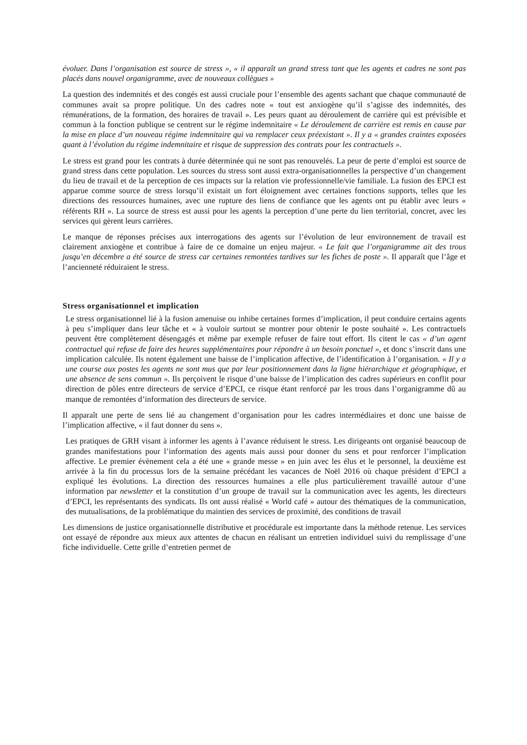évoluer. Dans l’organisation est source de stress », « il apparaît un grand stress tant que les agents et cadres ne sont pas placés dans nouvel organigramme, avec de nouveaux collègues »
La question des indemnités et des congés est aussi cruciale pour l’ensemble des agents sachant que chaque communauté de communes avait sa propre politique. Un des cadres note « tout est anxiogène qu’il s’agisse des indemnités, des rémunérations, de la formation, des horaires de travail ». Les peurs quant au déroulement de carrière qui est prévisible et commun à la fonction publique se centrent sur le régime indemnitaire « Le déroulement de carrière est remis en cause par la mise en place d’un nouveau régime indemnitaire qui va remplacer ceux préexistant ». Il y a « grandes craintes exposées quant à l’évolution du régime indemnitaire et risque de suppression des contrats pour les contractuels ».
Le stress est grand pour les contrats à durée déterminée qui ne sont pas renouvelés. La peur de perte d’emploi est source de grand stress dans cette population. Les sources du stress sont aussi extra-organisationnelles la perspective d’un changement du lieu de travail et de la perception de ces impacts sur la relation vie professionnelle/vie familiale. La fusion des EPCI est apparue comme source de stress lorsqu’il existait un fort éloignement avec certaines fonctions supports, telles que les directions des ressources humaines, avec une rupture des liens de confiance que les agents ont pu établir avec leurs « référents RH ». La source de stress est aussi pour les agents la perception d’une perte du lien territorial, concret, avec les services qui gèrent leurs carrières.
Le manque de réponses précises aux interrogations des agents sur l’évolution de leur environnement de travail est clairement anxiogène et contribue à faire de ce domaine un enjeu majeur. « Le fait que l’organigramme ait des trous jusqu’en décembre a été source de stress car certaines remontées tardives sur les fiches de poste ». Il apparaît que l’âge et l’ancienneté réduiraient le stress.
Stress organisationnel et implication
Le stress organisationnel lié à la fusion amenuise ou inhibe certaines formes d’implication, il peut conduire certains agents à peu s’impliquer dans leur tâche et « à vouloir surtout se montrer pour obtenir le poste souhaité ». Les contractuels peuvent être complètement désengagés et même par exemple refuser de faire tout effort. Ils citent le cas « d’un agent contractuel qui refuse de faire des heures supplémentaires pour répondre à un besoin ponctuel », et donc s’inscrit dans une implication calculée. Ils notent également une baisse de l’implication affective, de l’identification à l’organisation. « Il y a une course aux postes les agents ne sont mus que par leur positionnement dans la ligne hiérarchique et géographique, et une absence de sens commun ». Ils perçoivent le risque d’une baisse de l’implication des cadres supérieurs en conflit pour direction de pôles entre directeurs de service d’EPCI, ce risque étant renforcé par les trous dans l’organigramme dû au manque de remontées d’information des directeurs de service.
Il apparaît une perte de sens lié au changement d’organisation pour les cadres intermédiaires et donc une baisse de l’implication affective, « il faut donner du sens ».
Les pratiques de GRH visant à informer les agents à l’avance réduisent le stress. Les dirigeants ont organisé beaucoup de grandes manifestations pour l’information des agents mais aussi pour donner du sens et pour renforcer l’implication affective. Le premier évènement cela a été une « grande messe » en juin avec les élus et le personnel, la deuxième est arrivée à la fin du processus lors de la semaine précédant les vacances de Noël 2016 où chaque président d’EPCI a expliqué les évolutions. La direction des ressources humaines a elle plus particulièrement travaillé autour d’une information par newsletter et la constitution d’un groupe de travail sur la communication avec les agents, les directeurs d’EPCI, les représentants des syndicats. Ils ont aussi réalisé « World café » autour des thématiques de la communication, des mutualisations, de la problématique du maintien des services de proximité, des conditions de travail
Les dimensions de justice organisationnelle distributive et procédurale est importante dans la méthode retenue. Les services ont essayé de répondre aux mieux aux attentes de chacun en réalisant un entretien individuel suivi du remplissage d’une fiche individuelle. Cette grille d’entretien permet de